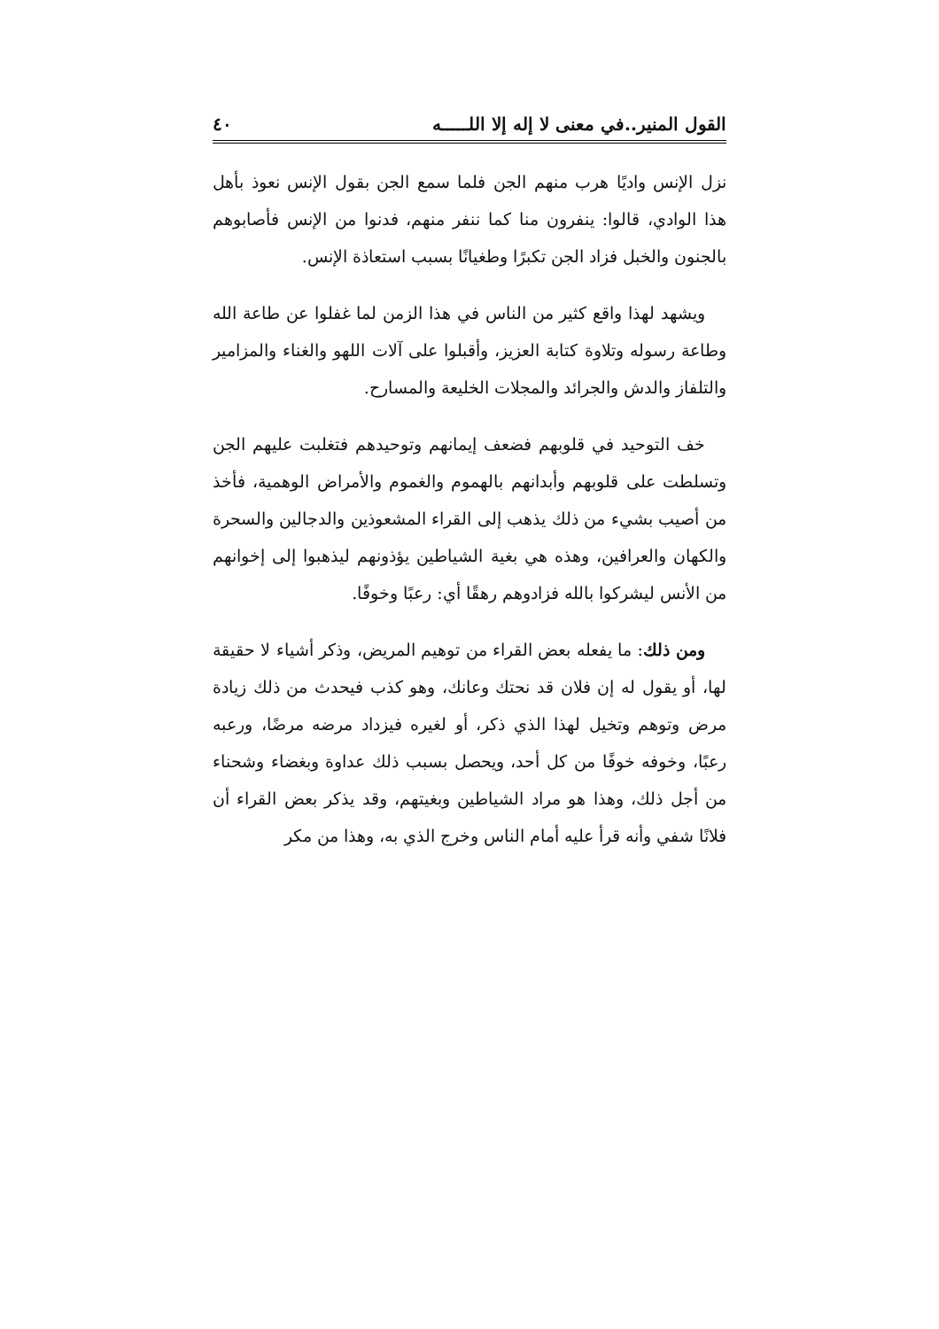القول المنير..في معنى لا إله إلا اللـــــه ٤٠
نزل الإنس واديًا هرب منهم الجن فلما سمع الجن بقول الإنس نعوذ بأهل هذا الوادي، قالوا: ينفرون منا كما ننفر منهم، فدنوا من الإنس فأصابوهم بالجنون والخبل فزاد الجن تكبرًا وطغيانًا بسبب استعاذة الإنس.
ويشهد لهذا واقع كثير من الناس في هذا الزمن لما غفلوا عن طاعة الله وطاعة رسوله وتلاوة كتابة العزيز، وأقبلوا على آلات اللهو والغناء والمزامير والتلفاز والدش والجرائد والمجلات الخليعة والمسارح.
خف التوحيد في قلوبهم فضعف إيمانهم وتوحيدهم فتغلبت عليهم الجن وتسلطت على قلوبهم وأبدانهم بالهموم والغموم والأمراض الوهمية، فأخذ من أصيب بشيء من ذلك يذهب إلى القراء المشعوذين والدجالين والسحرة والكهان والعرافين، وهذه هي بغية الشياطين يؤذونهم ليذهبوا إلى إخوانهم من الأنس ليشركوا بالله فزادوهم رهقًا أي: رعبًا وخوفًا.
ومن ذلك: ما يفعله بعض القراء من توهيم المريض، وذكر أشياء لا حقيقة لها، أو يقول له إن فلان قد نحتك وعانك، وهو كذب فيحدث من ذلك زيادة مرض وتوهم وتخيل لهذا الذي ذكر، أو لغيره فيزداد مرضه مرضًا، ورعبه رعبًا، وخوفه خوفًا من كل أحد، ويحصل بسبب ذلك عداوة وبغضاء وشحناء من أجل ذلك، وهذا هو مراد الشياطين وبغيتهم، وقد يذكر بعض القراء أن فلانًا شفي وأنه قرأ عليه أمام الناس وخرج الذي به، وهذا من مكر